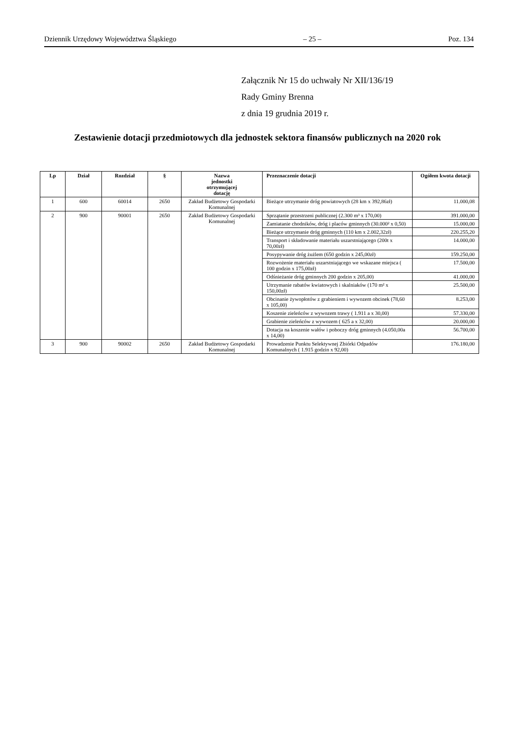Dziennik Urzędowy Województwa Śląskiego – 25 – Poz. 134
Załącznik Nr 15 do uchwały Nr XII/136/19
Rady Gminy Brenna
z dnia 19 grudnia 2019 r.
Zestawienie dotacji przedmiotowych dla jednostek sektora finansów publicznych na 2020 rok
| Lp | Dział | Rozdział | § | Nazwa jednostki otrzymującej dotację | Przeznaczenie dotacji | Ogółem kwota dotacji |
| --- | --- | --- | --- | --- | --- | --- |
| 1 | 600 | 60014 | 2650 | Zakład Budżetowy Gospodarki Komunalnej | Bieżące utrzymanie dróg powiatowych (28 km x 392,86zł) | 11.000,08 |
| 2 | 900 | 90001 | 2650 | Zakład Budżetowy Gospodarki Komunalnej | Sprzątanie przestrzeni publicznej (2.300 m³ x 170,00) | 391.000,00 |
| | | | | | Zamiatanie chodników, dróg i placów gminnych (30.000² x 0,50) | 15.000,00 |
| | | | | | Bieżące utrzymanie dróg gminnych (110 km x 2.002,32zł) | 220.255,20 |
| | | | | | Transport i składowanie materiału uszarstniającego (200t x 70,00zł) | 14.000,00 |
| | | | | | Posypywanie dróg żużlem (650 godzin x 245,00zł) | 159.250,00 |
| | | | | | Rozwożenie materiału uszarstniającego we wskazane miejsca ( 100 godzin x 175,00zł) | 17.500,00 |
| | | | | | Odśnieżanie dróg gminnych 200 godzin x 205,00) | 41.000,00 |
| | | | | | Utrzymanie rabatów kwiatowych i skalniaków (170 m² x 150,00zł) | 25.500,00 |
| | | | | | Obcinanie żywopłotów z grabieniem i wywozem obcinek (78,60 x 105,00) | 8.253,00 |
| | | | | | Koszenie zieleńców z wywozem trawy ( 1.911 a x 30,00) | 57.330,00 |
| | | | | | Grabienie zieleńców z wywozem ( 625 a x 32,00) | 20.000,00 |
| | | | | | Dotacja na koszenie wałów i poboczy dróg gminnych (4.050,00a x 14,00) | 56.700,00 |
| 3 | 900 | 90002 | 2650 | Zakład Budżetowy Gospodarki Komunalnej | Prowadzenie Punktu Selektywnej Zbiórki Odpadów Komunalnych ( 1.915 godzin x 92,00) | 176.180,00 |